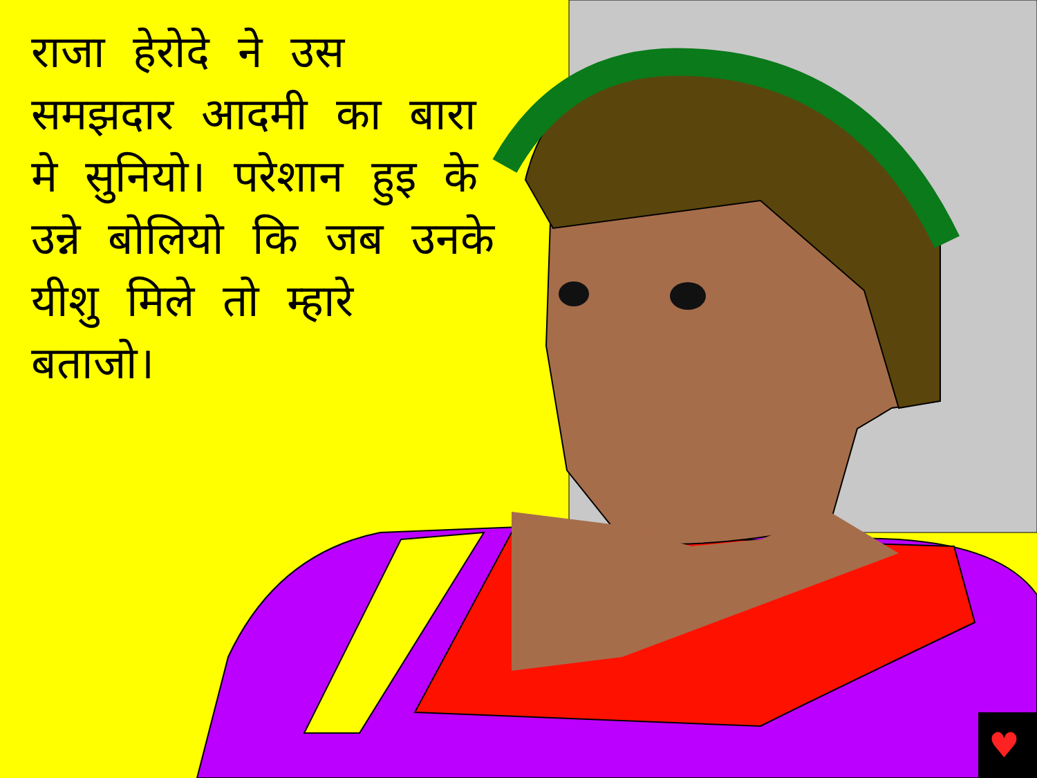♥
राजा हेरोदे ने उस समझदार आदमी का बारा मे सुनियो। परेशान हुइ के उन्ने बोलियो कि जब उनके यीशु मिले तो म्हारे बताजो।